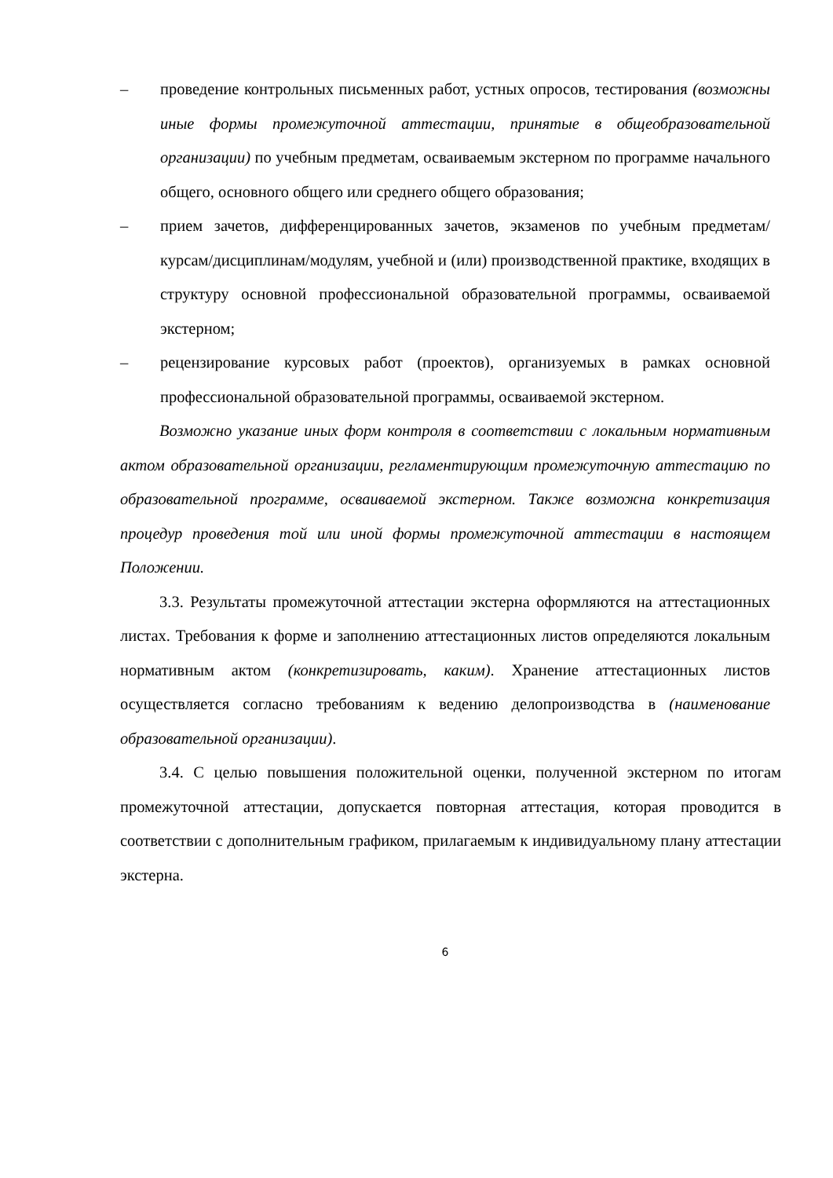– проведение контрольных письменных работ, устных опросов, тестирования (возможны иные формы промежуточной аттестации, принятые в общеобразовательной организации) по учебным предметам, осваиваемым экстерном по программе начального общего, основного общего или среднего общего образования;
– прием зачетов, дифференцированных зачетов, экзаменов по учебным предметам/курсам/дисциплинам/модулям, учебной и (или) производственной практике, входящих в структуру основной профессиональной образовательной программы, осваиваемой экстерном;
– рецензирование курсовых работ (проектов), организуемых в рамках основной профессиональной образовательной программы, осваиваемой экстерном.
Возможно указание иных форм контроля в соответствии с локальным нормативным актом образовательной организации, регламентирующим промежуточную аттестацию по образовательной программе, осваиваемой экстерном. Также возможна конкретизация процедур проведения той или иной формы промежуточной аттестации в настоящем Положении.
3.3. Результаты промежуточной аттестации экстерна оформляются на аттестационных листах. Требования к форме и заполнению аттестационных листов определяются локальным нормативным актом (конкретизировать, каким). Хранение аттестационных листов осуществляется согласно требованиям к ведению делопроизводства в (наименование образовательной организации).
3.4. С целью повышения положительной оценки, полученной экстерном по итогам промежуточной аттестации, допускается повторная аттестация, которая проводится в соответствии с дополнительным графиком, прилагаемым к индивидуальному плану аттестации экстерна.
6